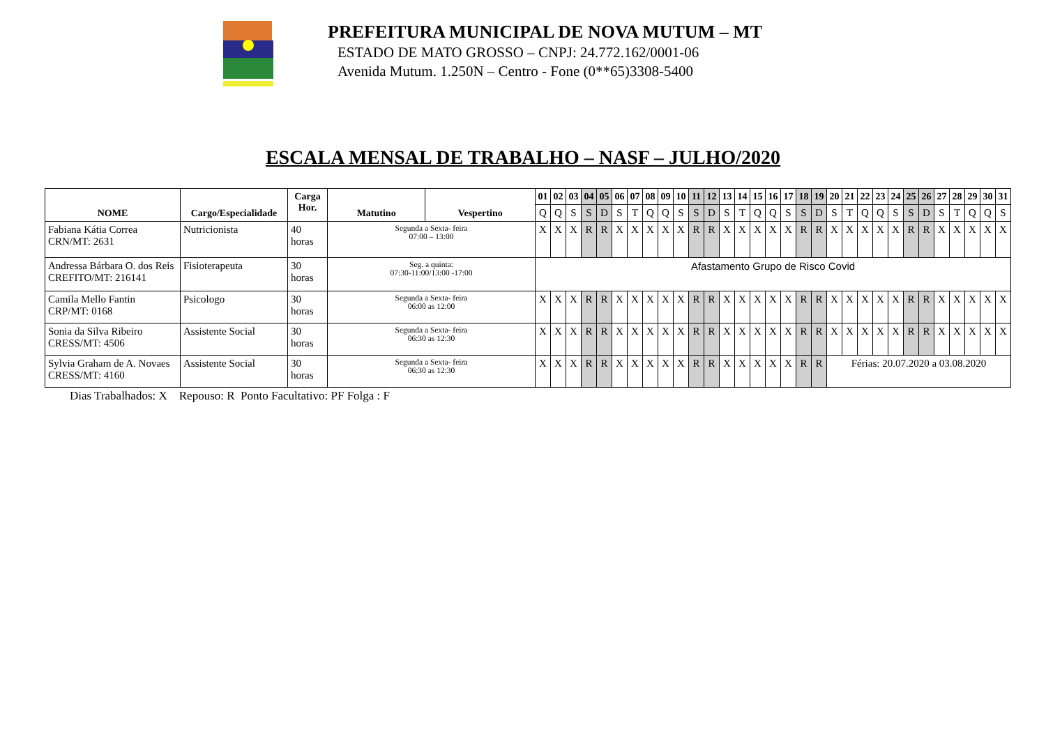PREFEITURA MUNICIPAL DE NOVA MUTUM – MT
ESTADO DE MATO GROSSO – CNPJ: 24.772.162/0001-06
Avenida Mutum. 1.250N – Centro - Fone (0**65)3308-5400
ESCALA MENSAL DE TRABALHO – NASF – JULHO/2020
| NOME | Cargo/Especialidade | Carga Hor. | Matutino | Vespertino | 01 | 02 | 03 | 04 | 05 | 06 | 07 | 08 | 09 | 10 | 11 | 12 | 13 | 14 | 15 | 16 | 17 | 18 | 19 | 20 | 21 | 22 | 23 | 24 | 25 | 26 | 27 | 28 | 29 | 30 | 31 |
| --- | --- | --- | --- | --- | --- | --- | --- | --- | --- | --- | --- | --- | --- | --- | --- | --- | --- | --- | --- | --- | --- | --- | --- | --- | --- | --- | --- | --- | --- | --- | --- | --- | --- | --- | --- |
| | | | | | Q | Q | S | S | D | S | T | Q | Q | S | S | D | S | T | Q | Q | S | S | D | S | T | Q | Q | S | S | D | S | T | Q | Q | S |
| Fabiana Kátia Correa CRN/MT: 2631 | Nutricionista | 40 horas | Segunda a Sexta- feira 07:00 – 13:00 | | X | X | X | R | R | X | X | X | X | X | R | R | X | X | X | X | X | R | R | X | X | X | X | X | R | R | X | X | X | X | X |
| Andressa Bárbara O. dos Reis CREFITO/MT: 216141 | Fisioterapeuta | 30 horas | Seg. a quinta: 07:30-11:00/13:00 -17:00 | | Afastamento Grupo de Risco Covid | | | | | | | | | | | | | | | | | | | | | | | | | | | | | | |
| Camila Mello Fantin CRP/MT: 0168 | Psicologo | 30 horas | Segunda a Sexta- feira 06:00 as 12:00 | | X | X | X | R | R | X | X | X | X | X | R | R | X | X | X | X | X | R | R | X | X | X | X | X | R | R | X | X | X | X | X |
| Sonia da Silva Ribeiro CRESS/MT: 4506 | Assistente Social | 30 horas | Segunda a Sexta- feira 06:30 as 12:30 | | X | X | X | R | R | X | X | X | X | X | R | R | X | X | X | X | X | R | R | X | X | X | X | X | R | R | X | X | X | X | X |
| Sylvia Graham de A. Novaes CRESS/MT: 4160 | Assistente Social | 30 horas | Segunda a Sexta- feira 06:30 as 12:30 | | X | X | X | R | R | X | X | X | X | X | R | R | X | X | X | X | X | R | R | Férias: 20.07.2020 a 03.08.2020 | | | | | | | | | | | |
Dias Trabalhados: X Repouso: R Ponto Facultativo: PF Folga : F